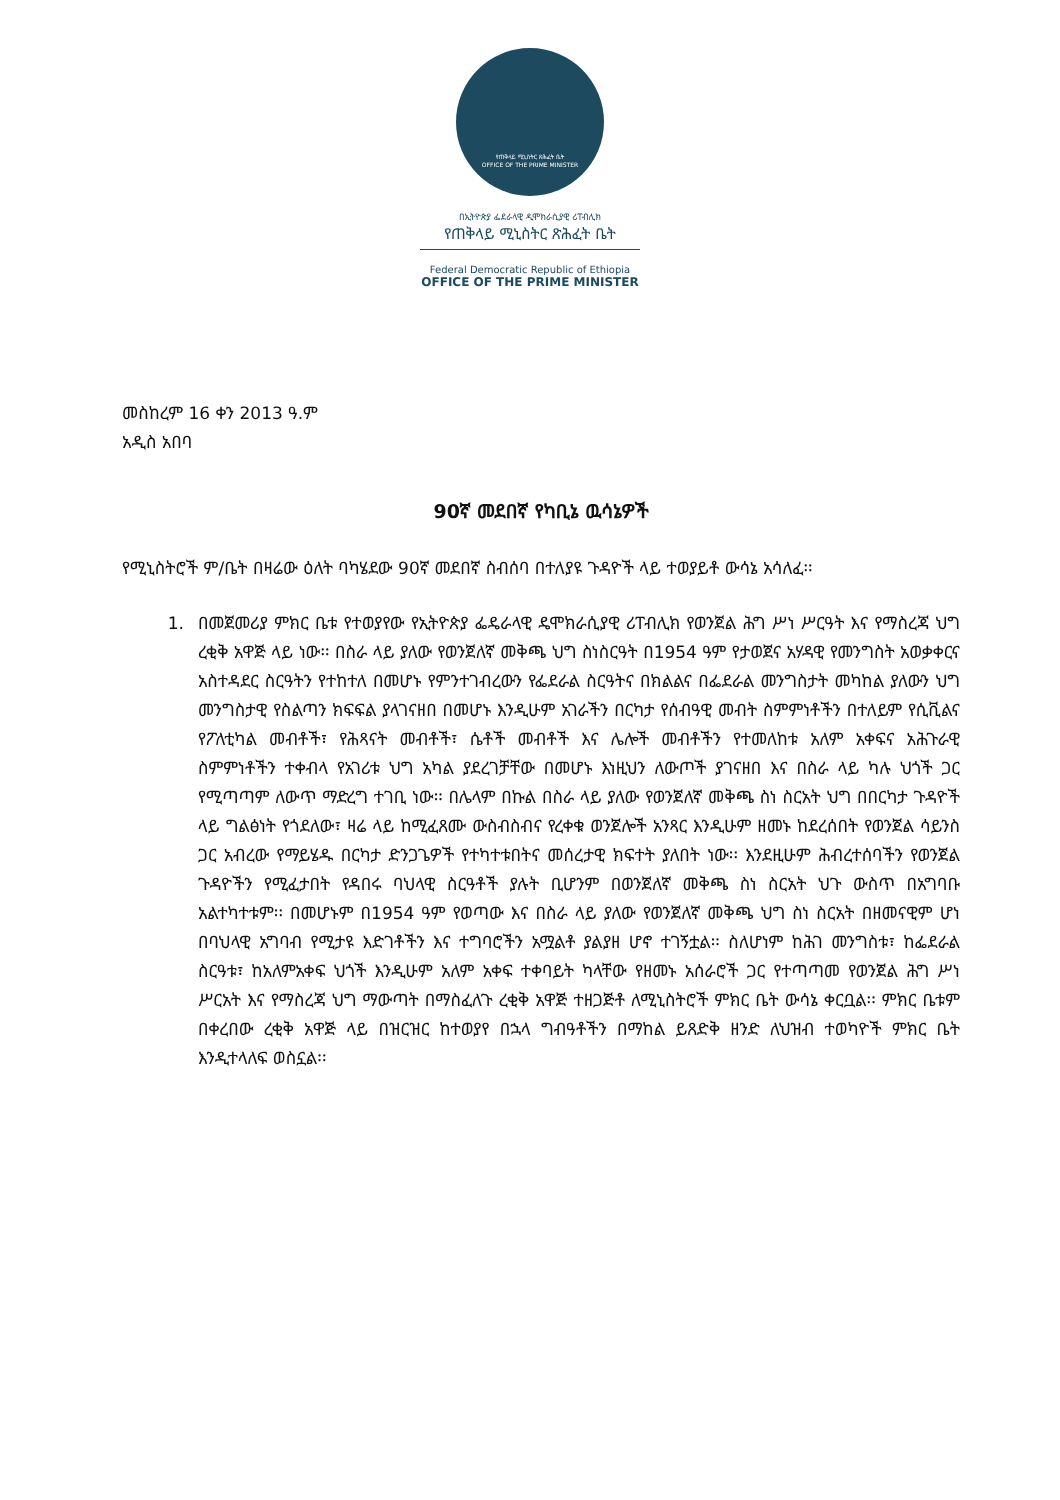የጠቅላይ ሚኒስትር ጽሕፈት ቤት
OFFICE OF THE PRIME MINISTER
በኢትዮጵያ ፌደራላዊ ዲሞክራሲያዊ ሪፐብሊክ
የጠቅላይ ሚኒስትር ጽሕፈት ቤት
Federal Democratic Republic of Ethiopia
OFFICE OF THE PRIME MINISTER
መስከረም 16 ቀን 2013 ዓ.ም
አዲስ አበባ
90ኛ መደበኛ የካቢኔ ዉሳኔዎች
የሚኒስትሮች ም/ቤት በዛሬው ዕለት ባካሄደው 90ኛ መደበኛ ስብሰባ በተለያዩ ጉዳዮች ላይ ተወያይቶ ውሳኔ አሳለፈ፡፡
1. በመጀመሪያ ምክር ቤቱ የተወያየው የኢትዮጵያ ፌዴራላዊ ዴሞክራሲያዊ ሪፐብሊክ የወንጀል ሕግ ሥነ ሥርዓት እና የማስረጃ ህግ ረቂቅ አዋጅ ላይ ነው፡፡ በስራ ላይ ያለው የወንጀለኛ መቅጫ ህግ ስነስርዓት በ1954 ዓም የታወጀና አሃዳዊ የመንግስት አወቃቀርና አስተዳደር ስርዓትን የተከተለ በመሆኑ የምንተገብረውን የፌደራል ስርዓትና በክልልና በፌደራል መንግስታት መካከል ያለውን ህግ መንግስታዊ የስልጣን ክፍፍል ያላገናዘበ በመሆኑ እንዲሁም አገራችን በርካታ የሰብዓዊ መብት ስምምነቶችን በተለይም የሲቪልና የፖለቲካል መብቶች፣ የሕጻናት መብቶች፣ ሴቶች መብቶች እና ሌሎች መብቶችን የተመለከቱ አለም አቀፍና አሕጉራዊ ስምምነቶችን ተቀብላ የአገሪቱ ህግ አካል ያደረገቻቸው በመሆኑ እነዚህን ለውጦች ያገናዘበ እና በስራ ላይ ካሉ ህጎች ጋር የሚጣጣም ለውጥ ማድረግ ተገቢ ነው፡፡ በሌላም በኩል በስራ ላይ ያለው የወንጀለኛ መቅጫ ስነ ስርአት ህግ በበርካታ ጉዳዮች ላይ ግልፅነት የጎደለው፣ ዛሬ ላይ ከሚፈጸሙ ውስብስብና የረቀቁ ወንጀሎች አንጻር እንዲሁም ዘመኑ ከደረሰበት የወንጀል ሳይንስ ጋር አብረው የማይሄዱ በርካታ ድንጋጌዎች የተካተቱበትና መሰረታዊ ክፍተት ያለበት ነው፡፡ እንደዚሁም ሕብረተሰባችን የወንጀል ጉዳዮችን የሚፈታበት የዳበሩ ባህላዊ ስርዓቶች ያሉት ቢሆንም በወንጀለኛ መቅጫ ስነ ስርአት ህጉ ውስጥ በአግባቡ አልተካተቱም፡፡ በመሆኑም በ1954 ዓም የወጣው እና በስራ ላይ ያለው የወንጀለኛ መቅጫ ህግ ስነ ስርአት በዘመናዊም ሆነ በባህላዊ አግባብ የሚታዩ እድገቶችን እና ተግባሮችን አሟልቶ ያልያዘ ሆኖ ተገኝቷል፡፡ ስለሆነም ከሕገ መንግስቱ፣ ከፌደራል ስርዓቱ፣ ከአለምአቀፍ ህጎች እንዲሁም አለም አቀፍ ተቀባይት ካላቸው የዘመኑ አሰራሮች ጋር የተጣጣመ የወንጀል ሕግ ሥነ ሥርአት እና የማስረጃ ህግ ማውጣት በማስፈለጉ ረቂቅ አዋጅ ተዘጋጅቶ ለሚኒስትሮች ምክር ቤት ውሳኔ ቀርቧል፡፡ ምክር ቤቱም በቀረበው ረቂቅ አዋጅ ላይ በዝርዝር ከተወያየ በኋላ ግብዓቶችን በማከል ይጸድቅ ዘንድ ለህዝብ ተወካዮች ምክር ቤት እንዲተላለፍ ወስኗል፡፡